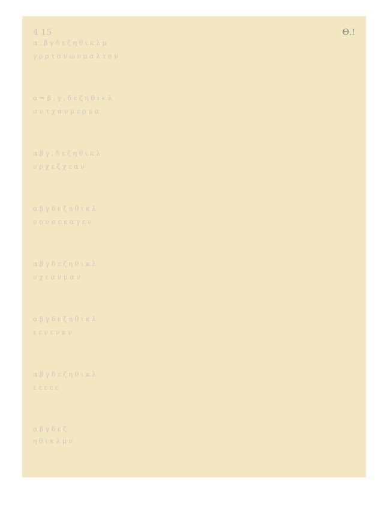4 15 Θ.!
α , β γ δ ε ζ η θ ι κ λ μ
γ ρ ρ τ σ ν ω ν μ α λ τ ο ν
α = β , γ , δ ε ζ η θ ι κ λ
σ ν τ χ α ν μ ε ρ μ α
α β γ , δ ε ζ η θ ι κ λ
ν ρ χ ε ζ χ ε α ν
α β γ δ ε ζ η θ ι κ λ
ν ο ν σ ε κ α γ ε ν
α β γ δ ε ζ η θ ι κ λ
ν χ ε α ν μ α ν
α β γ δ ε ζ η θ ι κ λ
ε ε ν ε ν κ ν
α β γ δ ε ζ η θ ι κ λ
ε ε ε ε ε
α β γ δ ε ζ
η θ ι κ λ μ ν